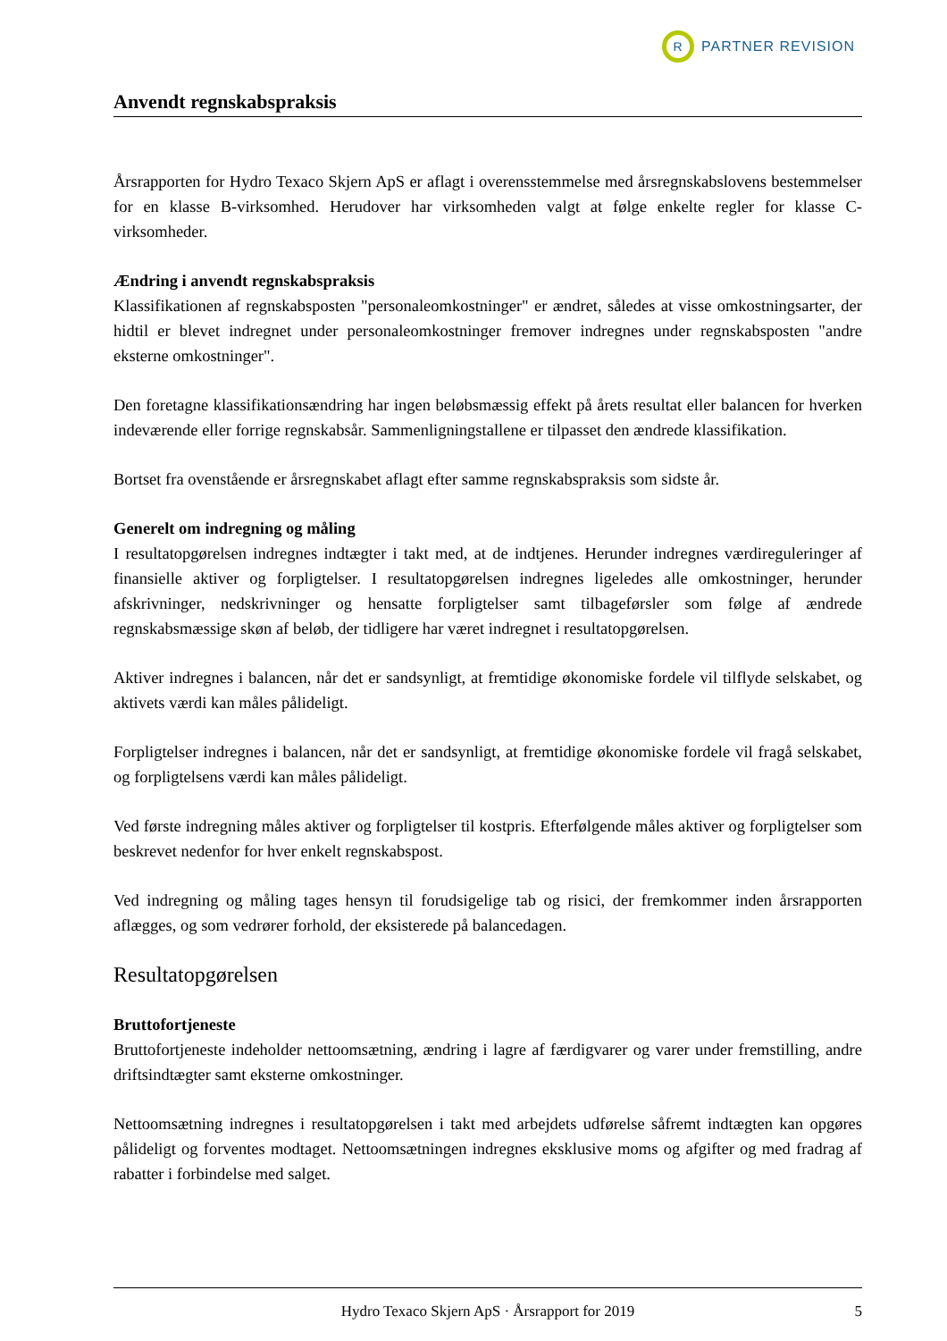R
PARTNER REVISION
Anvendt regnskabspraksis
Årsrapporten for Hydro Texaco Skjern ApS er aflagt i overensstemmelse med årsregnskabslovens bestemmelser for en klasse B-virksomhed. Herudover har virksomheden valgt at følge enkelte regler for klasse C-virksomheder.
Ændring i anvendt regnskabspraksis
Klassifikationen af regnskabsposten "personaleomkostninger" er ændret, således at visse omkostningsarter, der hidtil er blevet indregnet under personaleomkostninger fremover indregnes under regnskabsposten "andre eksterne omkostninger".
Den foretagne klassifikationsændring har ingen beløbsmæssig effekt på årets resultat eller balancen for hverken indeværende eller forrige regnskabsår. Sammenligningstallene er tilpasset den ændrede klassifikation.
Bortset fra ovenstående er årsregnskabet aflagt efter samme regnskabspraksis som sidste år.
Generelt om indregning og måling
I resultatopgørelsen indregnes indtægter i takt med, at de indtjenes. Herunder indregnes værdireguleringer af finansielle aktiver og forpligtelser. I resultatopgørelsen indregnes ligeledes alle omkostninger, herunder afskrivninger, nedskrivninger og hensatte forpligtelser samt tilbageførsler som følge af ændrede regnskabsmæssige skøn af beløb, der tidligere har været indregnet i resultatopgørelsen.
Aktiver indregnes i balancen, når det er sandsynligt, at fremtidige økonomiske fordele vil tilflyde selskabet, og aktivets værdi kan måles pålideligt.
Forpligtelser indregnes i balancen, når det er sandsynligt, at fremtidige økonomiske fordele vil fragå selskabet, og forpligtelsens værdi kan måles pålideligt.
Ved første indregning måles aktiver og forpligtelser til kostpris. Efterfølgende måles aktiver og forpligtelser som beskrevet nedenfor for hver enkelt regnskabspost.
Ved indregning og måling tages hensyn til forudsigelige tab og risici, der fremkommer inden årsrapporten aflægges, og som vedrører forhold, der eksisterede på balancedagen.
Resultatopgørelsen
Bruttofortjeneste
Bruttofortjeneste indeholder nettoomsætning, ændring i lagre af færdigvarer og varer under fremstilling, andre driftsindtægter samt eksterne omkostninger.
Nettoomsætning indregnes i resultatopgørelsen i takt med arbejdets udførelse såfremt indtægten kan opgøres pålideligt og forventes modtaget. Nettoomsætningen indregnes eksklusive moms og afgifter og med fradrag af rabatter i forbindelse med salget.
Hydro Texaco Skjern ApS · Årsrapport for 2019 5